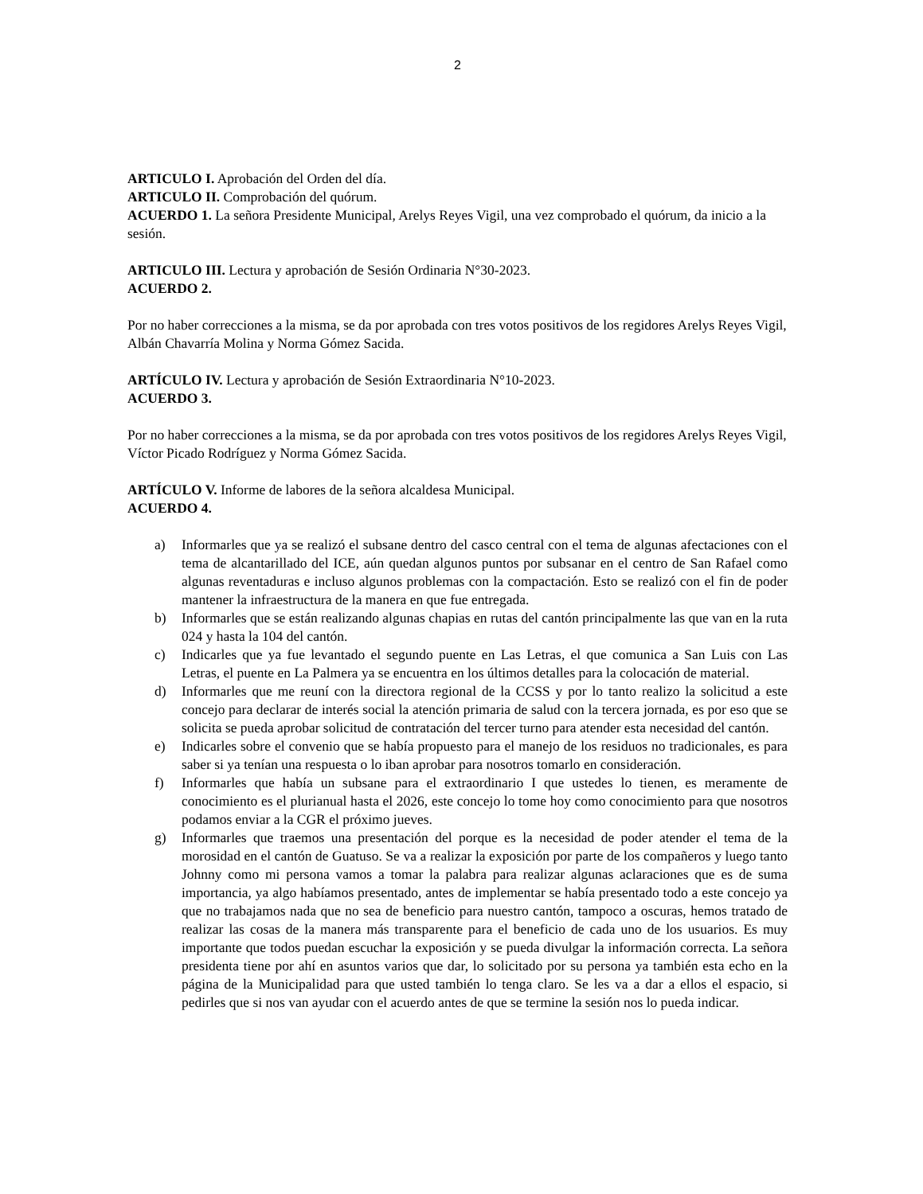2
ARTICULO I. Aprobación del Orden del día.
ARTICULO II. Comprobación del quórum.
ACUERDO 1. La señora Presidente Municipal, Arelys Reyes Vigil, una vez comprobado el quórum, da inicio a la sesión.
ARTICULO III. Lectura y aprobación de Sesión Ordinaria N°30-2023.
ACUERDO 2.
Por no haber correcciones a la misma, se da por aprobada con tres votos positivos de los regidores Arelys Reyes Vigil, Albán Chavarría Molina y Norma Gómez Sacida.
ARTÍCULO IV. Lectura y aprobación de Sesión Extraordinaria N°10-2023.
ACUERDO 3.
Por no haber correcciones a la misma, se da por aprobada con tres votos positivos de los regidores Arelys Reyes Vigil, Víctor Picado Rodríguez y Norma Gómez Sacida.
ARTÍCULO V. Informe de labores de la señora alcaldesa Municipal.
ACUERDO 4.
a) Informarles que ya se realizó el subsane dentro del casco central con el tema de algunas afectaciones con el tema de alcantarillado del ICE, aún quedan algunos puntos por subsanar en el centro de San Rafael como algunas reventaduras e incluso algunos problemas con la compactación. Esto se realizó con el fin de poder mantener la infraestructura de la manera en que fue entregada.
b) Informarles que se están realizando algunas chapias en rutas del cantón principalmente las que van en la ruta 024 y hasta la 104 del cantón.
c) Indicarles que ya fue levantado el segundo puente en Las Letras, el que comunica a San Luis con Las Letras, el puente en La Palmera ya se encuentra en los últimos detalles para la colocación de material.
d) Informarles que me reuní con la directora regional de la CCSS y por lo tanto realizo la solicitud a este concejo para declarar de interés social la atención primaria de salud con la tercera jornada, es por eso que se solicita se pueda aprobar solicitud de contratación del tercer turno para atender esta necesidad del cantón.
e) Indicarles sobre el convenio que se había propuesto para el manejo de los residuos no tradicionales, es para saber si ya tenían una respuesta o lo iban aprobar para nosotros tomarlo en consideración.
f) Informarles que había un subsane para el extraordinario I que ustedes lo tienen, es meramente de conocimiento es el plurianual hasta el 2026, este concejo lo tome hoy como conocimiento para que nosotros podamos enviar a la CGR el próximo jueves.
g) Informarles que traemos una presentación del porque es la necesidad de poder atender el tema de la morosidad en el cantón de Guatuso. Se va a realizar la exposición por parte de los compañeros y luego tanto Johnny como mi persona vamos a tomar la palabra para realizar algunas aclaraciones que es de suma importancia, ya algo habíamos presentado, antes de implementar se había presentado todo a este concejo ya que no trabajamos nada que no sea de beneficio para nuestro cantón, tampoco a oscuras, hemos tratado de realizar las cosas de la manera más transparente para el beneficio de cada uno de los usuarios. Es muy importante que todos puedan escuchar la exposición y se pueda divulgar la información correcta. La señora presidenta tiene por ahí en asuntos varios que dar, lo solicitado por su persona ya también esta echo en la página de la Municipalidad para que usted también lo tenga claro. Se les va a dar a ellos el espacio, si pedirles que si nos van ayudar con el acuerdo antes de que se termine la sesión nos lo pueda indicar.